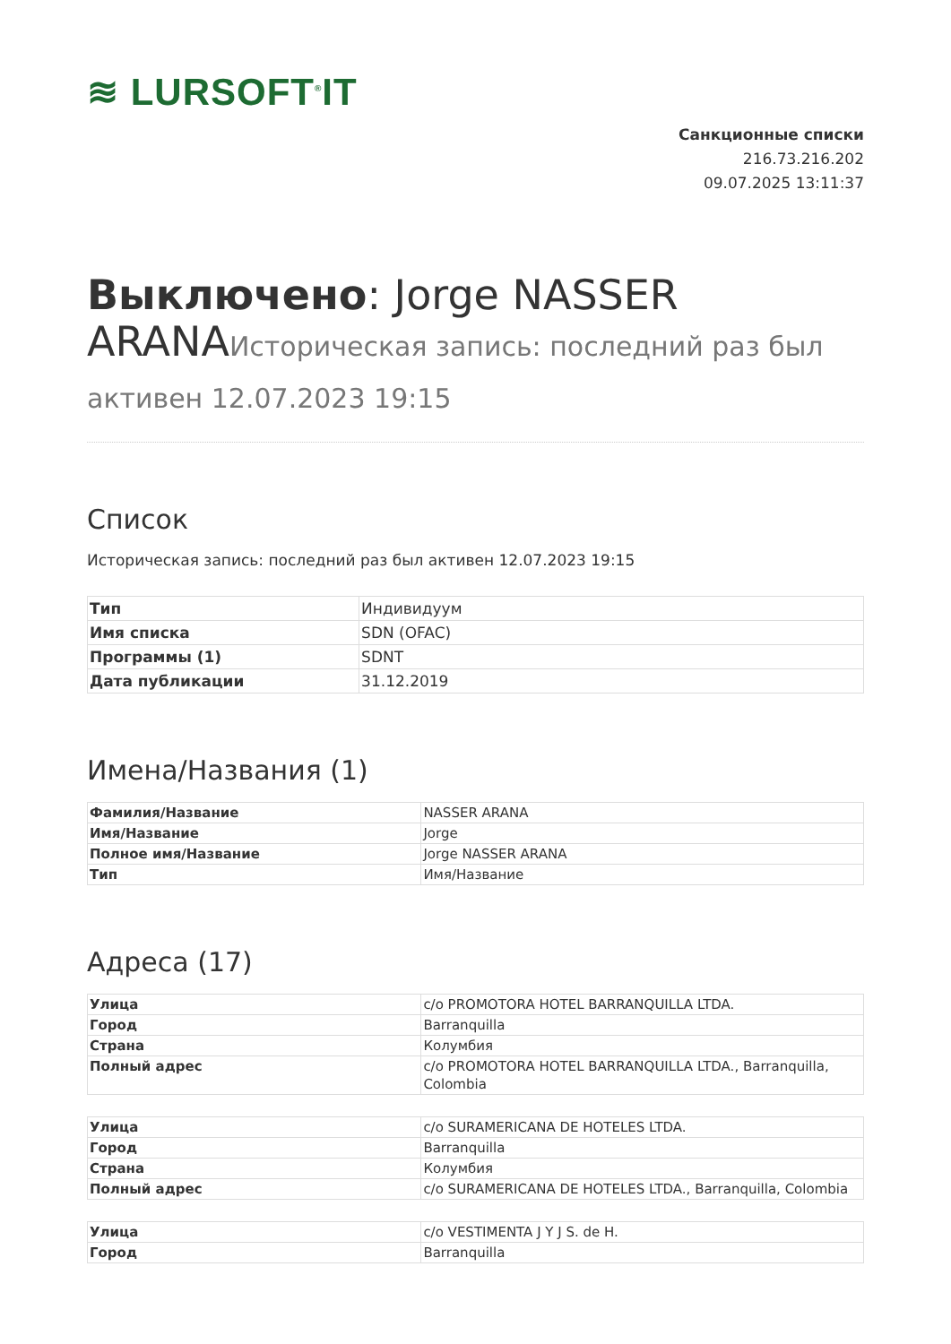≋ LURSOFT<sup>®</sup>IT
Санкционные списки
216.73.216.202
09.07.2025 13:11:37
Выключено: Jorge NASSER ARANAИсторическая запись: последний раз был активен 12.07.2023 19:15
Список
Историческая запись: последний раз был активен 12.07.2023 19:15
| Тип | Индивидуум |
| Имя списка | SDN (OFAC) |
| Программы (1) | SDNT |
| Дата публикации | 31.12.2019 |
Имена/Названия (1)
| Фамилия/Название | NASSER ARANA |
| Имя/Название | Jorge |
| Полное имя/Название | Jorge NASSER ARANA |
| Тип | Имя/Название |
Адреса (17)
| Улица | c/o PROMOTORA HOTEL BARRANQUILLA LTDA. |
| Город | Barranquilla |
| Страна | Колумбия |
| Полный адрес | c/o PROMOTORA HOTEL BARRANQUILLA LTDA., Barranquilla, Colombia |
| Улица | c/o SURAMERICANA DE HOTELES LTDA. |
| Город | Barranquilla |
| Страна | Колумбия |
| Полный адрес | c/o SURAMERICANA DE HOTELES LTDA., Barranquilla, Colombia |
| Улица | c/o VESTIMENTA J Y J S. de H. |
| Город | Barranquilla |